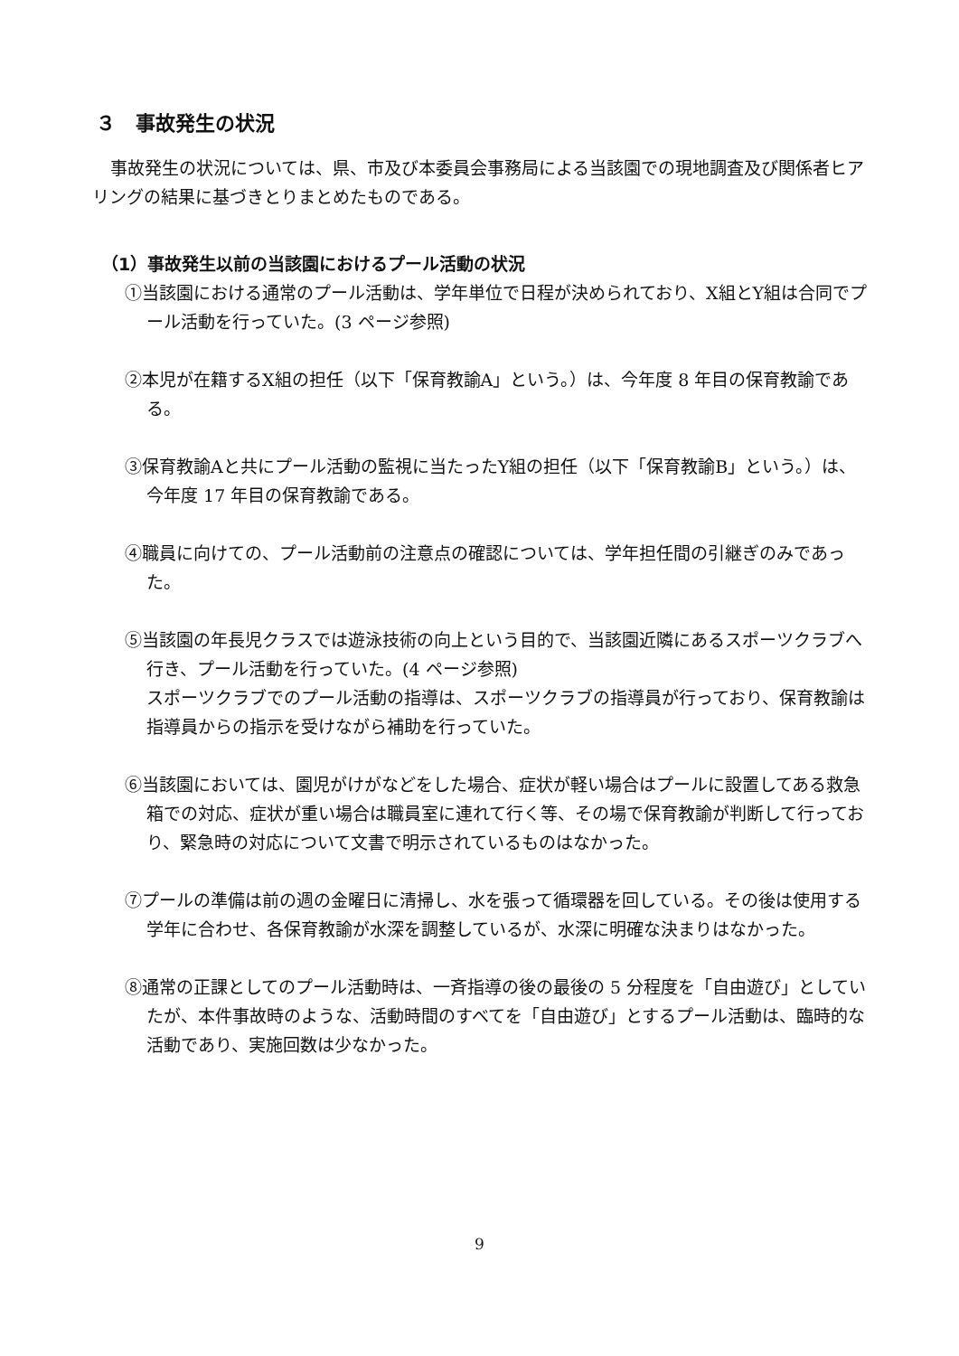３　事故発生の状況
事故発生の状況については、県、市及び本委員会事務局による当該園での現地調査及び関係者ヒアリングの結果に基づきとりまとめたものである。
（1）事故発生以前の当該園におけるプール活動の状況
①当該園における通常のプール活動は、学年単位で日程が決められており、X組とY組は合同でプール活動を行っていた。(3 ページ参照)
②本児が在籍するX組の担任（以下「保育教諭A」という。）は、今年度 8 年目の保育教諭である。
③保育教諭Aと共にプール活動の監視に当たったY組の担任（以下「保育教諭B」という。）は、今年度 17 年目の保育教諭である。
④職員に向けての、プール活動前の注意点の確認については、学年担任間の引継ぎのみであった。
⑤当該園の年長児クラスでは遊泳技術の向上という目的で、当該園近隣にあるスポーツクラブへ行き、プール活動を行っていた。(4 ページ参照)
スポーツクラブでのプール活動の指導は、スポーツクラブの指導員が行っており、保育教諭は指導員からの指示を受けながら補助を行っていた。
⑥当該園においては、園児がけがなどをした場合、症状が軽い場合はプールに設置してある救急箱での対応、症状が重い場合は職員室に連れて行く等、その場で保育教諭が判断して行っており、緊急時の対応について文書で明示されているものはなかった。
⑦プールの準備は前の週の金曜日に清掃し、水を張って循環器を回している。その後は使用する学年に合わせ、各保育教諭が水深を調整しているが、水深に明確な決まりはなかった。
⑧通常の正課としてのプール活動時は、一斉指導の後の最後の 5 分程度を「自由遊び」としていたが、本件事故時のような、活動時間のすべてを「自由遊び」とするプール活動は、臨時的な活動であり、実施回数は少なかった。
9